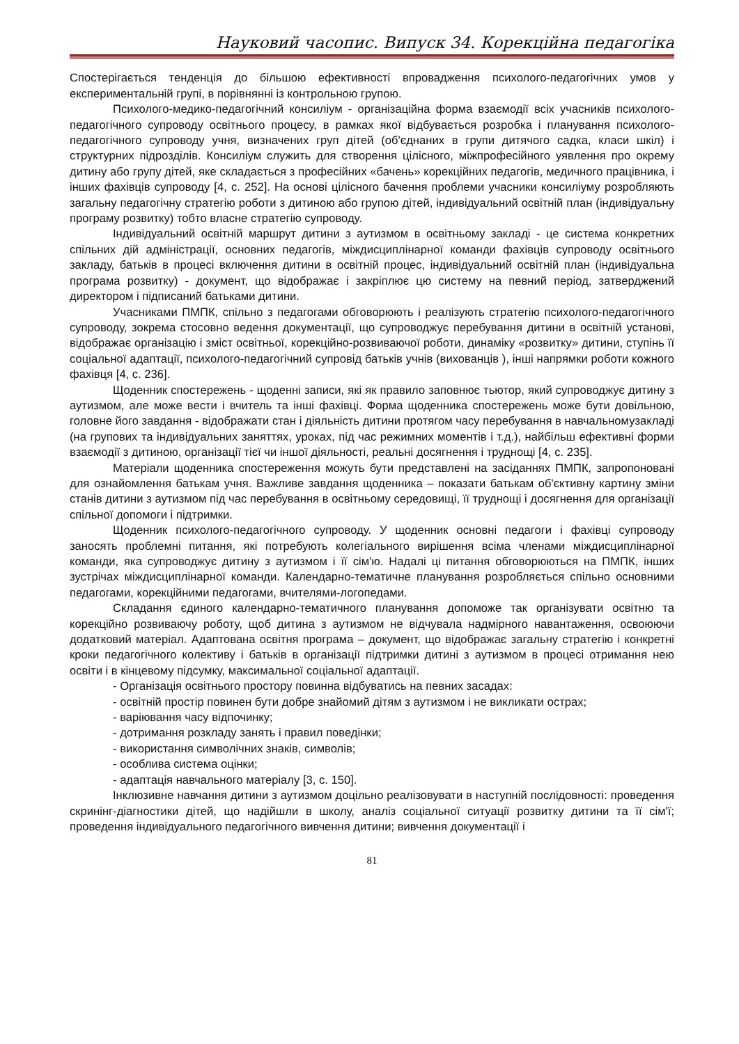Науковий часопис. Випуск 34. Корекційна педагогіка
Спостерігається тенденція до більшою ефективності впровадження психолого-педагогічних умов у експериментальній групі, в порівнянні із контрольною групою.
Психолого-медико-педагогічний консиліум - організаційна форма взаємодії всіх учасників психолого-педагогічного супроводу освітнього процесу, в рамках якої відбувається розробка і планування психолого-педагогічного супроводу учня, визначених груп дітей (об'єднаних в групи дитячого садка, класи шкіл) і структурних підрозділів. Консиліум служить для створення цілісного, міжпрофесійного уявлення про окрему дитину або групу дітей, яке складається з професійних «бачень» корекційних педагогів, медичного працівника, і інших фахівців супроводу [4, с. 252]. На основі цілісного бачення проблеми учасники консиліуму розробляють загальну педагогічну стратегію роботи з дитиною або групою дітей, індивідуальний освітній план (індивідуальну програму розвитку) тобто власне стратегію супроводу.
Індивідуальний освітній маршрут дитини з аутизмом в освітньому закладі - це система конкретних спільних дій адміністрації, основних педагогів, міждисциплінарної команди фахівців супроводу освітнього закладу, батьків в процесі включення дитини в освітній процес, індивідуальний освітній план (індивідуальна програма розвитку) - документ, що відображає і закріплює цю систему на певний період, затверджений директором і підписаний батьками дитини.
Учасниками ПМПК, спільно з педагогами обговорюють і реалізують стратегію психолого-педагогічного супроводу, зокрема стосовно ведення документації, що супроводжує перебування дитини в освітній установі, відображає організацію і зміст освітньої, корекційно-розвиваючої роботи, динаміку «розвитку» дитини, ступінь її соціальної адаптації, психолого-педагогічний супровід батьків учнів (вихованців ), інші напрямки роботи кожного фахівця [4, с. 236].
Щоденник спостережень - щоденні записи, які як правило заповнює тьютор, який супроводжує дитину з аутизмом, але може вести і вчитель та інші фахівці. Форма щоденника спостережень може бути довільною, головне його завдання - відображати стан і діяльність дитини протягом часу перебування в навчальномузакладі (на групових та індивідуальних заняттях, уроках, під час режимних моментів і т.д.), найбільш ефективні форми взаємодії з дитиною, організації тієї чи іншої діяльності, реальні досягнення і труднощі [4, с. 235].
Матеріали щоденника спостереження можуть бути представлені на засіданнях ПМПК, запропоновані для ознайомлення батькам учня. Важливе завдання щоденника – показати батькам об'єктивну картину зміни станів дитини з аутизмом під час перебування в освітньому середовищі, її труднощі і досягнення для організації спільної допомоги і підтримки.
Щоденник психолого-педагогічного супроводу. У щоденник основні педагоги і фахівці супроводу заносять проблемні питання, які потребують колегіального вирішення всіма членами міждисциплінарної команди, яка супроводжує дитину з аутизмом і її сім'ю. Надалі ці питання обговорюються на ПМПК, інших зустрічах міждисциплінарної команди. Календарно-тематичне планування розробляється спільно основними педагогами, корекційними педагогами, вчителями-логопедами.
Складання єдиного календарно-тематичного планування допоможе так організувати освітню та корекційно розвиваючу роботу, щоб дитина з аутизмом не відчувала надмірного навантаження, освоюючи додатковий матеріал. Адаптована освітня програма – документ, що відображає загальну стратегію і конкретні кроки педагогічного колективу і батьків в організації підтримки дитині з аутизмом в процесі отримання нею освіти і в кінцевому підсумку, максимальної соціальної адаптації.
- Організація освітнього простору повинна відбуватись на певних засадах:
- освітній простір повинен бути добре знайомий дітям з аутизмом і не викликати острах;
- варіювання часу відпочинку;
- дотримання розкладу занять і правил поведінки;
- використання символічних знаків, символів;
- особлива система оцінки;
- адаптація навчального матеріалу [3, с. 150].
Інклюзивне навчання дитини з аутизмом доцільно реалізовувати в наступній послідовності: проведення скринінг-діагностики дітей, що надійшли в школу, аналіз соціальної ситуації розвитку дитини та її сім'ї; проведення індивідуального педагогічного вивчення дитини; вивчення документації і
81